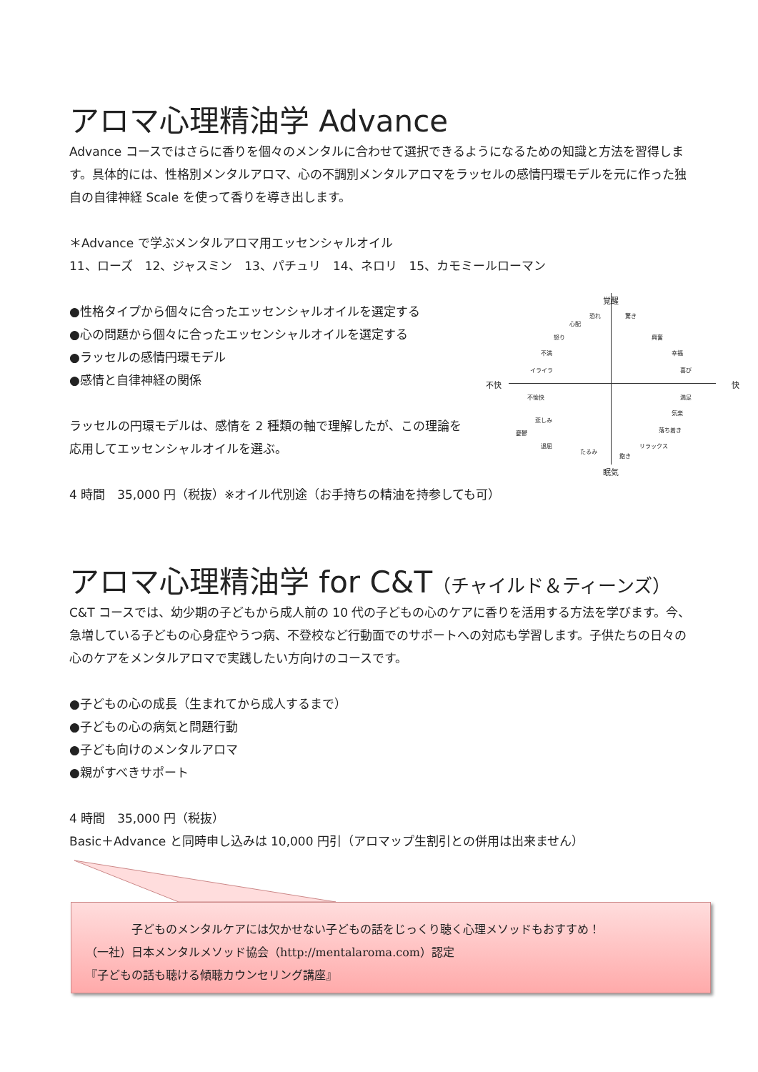アロマ心理精油学 Advance
Advance コースではさらに香りを個々のメンタルに合わせて選択できるようになるための知識と方法を習得します。具体的には、性格別メンタルアロマ、心の不調別メンタルアロマをラッセルの感情円環モデルを元に作った独自の自律神経 Scale を使って香りを導き出します。
＊Advance で学ぶメンタルアロマ用エッセンシャルオイル
11、ローズ　12、ジャスミン　13、パチュリ　14、ネロリ　15、カモミールローマン
●性格タイプから個々に合ったエッセンシャルオイルを選定する
●心の問題から個々に合ったエッセンシャルオイルを選定する
●ラッセルの感情円環モデル
●感情と自律神経の関係
ラッセルの円環モデルは、感情を 2 種類の軸で理解したが、この理論を応用してエッセンシャルオイルを選ぶ。
4 時間　35,000 円（税抜）※オイル代別途（お手持ちの精油を持参しても可）
覚醒
眠気
不快 快
恐れ 驚き
心配
怒り 興奮
不満 幸福
イライラ 喜び
不愉快 満足
気楽
悲しみ
落ち着き 憂鬱
退屈 リラックス
たるみ
飽き
アロマ心理精油学 for C&T（チャイルド＆ティーンズ）
C&T コースでは、幼少期の子どもから成人前の 10 代の子どもの心のケアに香りを活用する方法を学びます。今、急増している子どもの心身症やうつ病、不登校など行動面でのサポートへの対応も学習します。子供たちの日々の心のケアをメンタルアロマで実践したい方向けのコースです。
●子どもの心の成長（生まれてから成人するまで）
●子どもの心の病気と問題行動
●子ども向けのメンタルアロマ
●親がすべきサポート
4 時間　35,000 円（税抜）
Basic＋Advance と同時申し込みは 10,000 円引（アロマップ生割引との併用は出来ません）
子どものメンタルケアには欠かせない子どもの話をじっくり聴く心理メソッドもおすすめ！
（一社）日本メンタルメソッド協会（http://mentalaroma.com）認定
『子どもの話も聴ける傾聴カウンセリング講座』